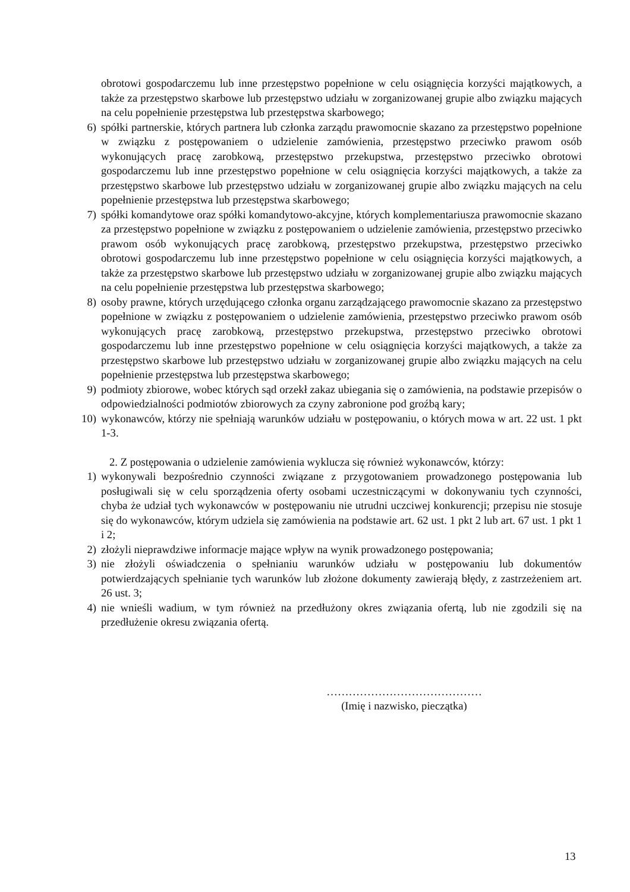obrotowi gospodarczemu lub inne przestępstwo popełnione w celu osiągnięcia korzyści majątkowych, a także za przestępstwo skarbowe lub przestępstwo udziału w zorganizowanej grupie albo związku mających na celu popełnienie przestępstwa lub przestępstwa skarbowego;
6) spółki partnerskie, których partnera lub członka zarządu prawomocnie skazano za przestępstwo popełnione w związku z postępowaniem o udzielenie zamówienia, przestępstwo przeciwko prawom osób wykonujących pracę zarobkową, przestępstwo przekupstwa, przestępstwo przeciwko obrotowi gospodarczemu lub inne przestępstwo popełnione w celu osiągnięcia korzyści majątkowych, a także za przestępstwo skarbowe lub przestępstwo udziału w zorganizowanej grupie albo związku mających na celu popełnienie przestępstwa lub przestępstwa skarbowego;
7) spółki komandytowe oraz spółki komandytowo-akcyjne, których komplementariusza prawomocnie skazano za przestępstwo popełnione w związku z postępowaniem o udzielenie zamówienia, przestępstwo przeciwko prawom osób wykonujących pracę zarobkową, przestępstwo przekupstwa, przestępstwo przeciwko obrotowi gospodarczemu lub inne przestępstwo popełnione w celu osiągnięcia korzyści majątkowych, a także za przestępstwo skarbowe lub przestępstwo udziału w zorganizowanej grupie albo związku mających na celu popełnienie przestępstwa lub przestępstwa skarbowego;
8) osoby prawne, których urzędującego członka organu zarządzającego prawomocnie skazano za przestępstwo popełnione w związku z postępowaniem o udzielenie zamówienia, przestępstwo przeciwko prawom osób wykonujących pracę zarobkową, przestępstwo przekupstwa, przestępstwo przeciwko obrotowi gospodarczemu lub inne przestępstwo popełnione w celu osiągnięcia korzyści majątkowych, a także za przestępstwo skarbowe lub przestępstwo udziału w zorganizowanej grupie albo związku mających na celu popełnienie przestępstwa lub przestępstwa skarbowego;
9) podmioty zbiorowe, wobec których sąd orzekł zakaz ubiegania się o zamówienia, na podstawie przepisów o odpowiedzialności podmiotów zbiorowych za czyny zabronione pod groźbą kary;
10) wykonawców, którzy nie spełniają warunków udziału w postępowaniu, o których mowa w art. 22 ust. 1 pkt 1-3.
2. Z postępowania o udzielenie zamówienia wyklucza się również wykonawców, którzy:
1) wykonywali bezpośrednio czynności związane z przygotowaniem prowadzonego postępowania lub posługiwali się w celu sporządzenia oferty osobami uczestniczącymi w dokonywaniu tych czynności, chyba że udział tych wykonawców w postępowaniu nie utrudni uczciwej konkurencji; przepisu nie stosuje się do wykonawców, którym udziela się zamówienia na podstawie art. 62 ust. 1 pkt 2 lub art. 67 ust. 1 pkt 1 i 2;
2) złożyli nieprawdziwe informacje mające wpływ na wynik prowadzonego postępowania;
3) nie złożyli oświadczenia o spełnianiu warunków udziału w postępowaniu lub dokumentów potwierdzających spełnianie tych warunków lub złożone dokumenty zawierają błędy, z zastrzeżeniem art. 26 ust. 3;
4) nie wnieśli wadium, w tym również na przedłużony okres związania ofertą, lub nie zgodzili się na przedłużenie okresu związania ofertą.
……………………………………
(Imię i nazwisko, pieczątka)
13